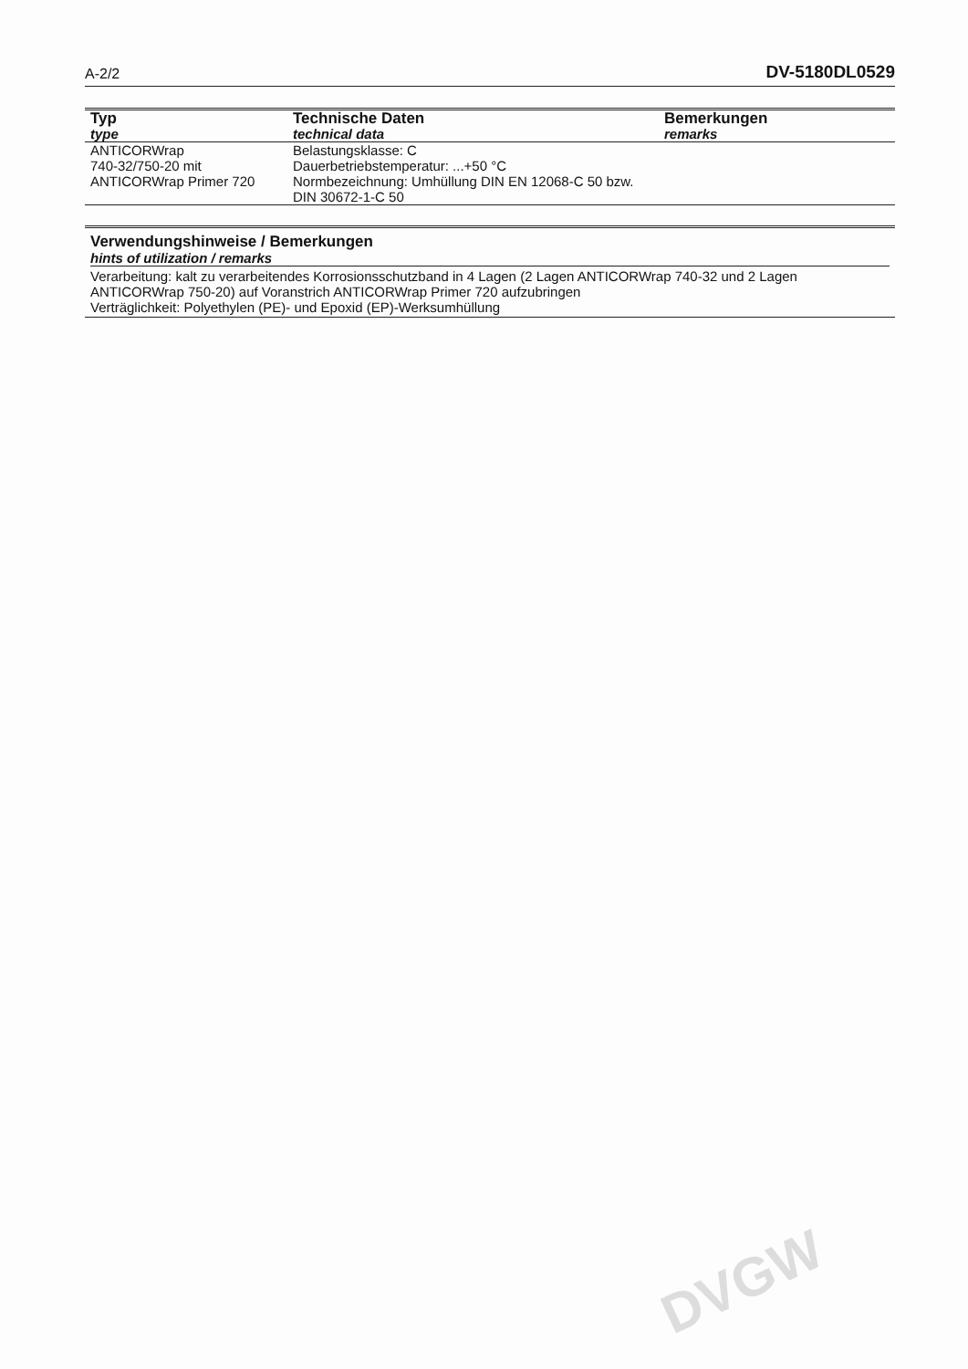A-2/2 DV-5180DL0529
| Typ type | Technische Daten technical data | Bemerkungen remarks |
| --- | --- | --- |
| ANTICORWrap 740-32/750-20 mit ANTICORWrap Primer 720 | Belastungsklasse: C Dauerbetriebstemperatur: ...+50 °C Normbezeichnung: Umhüllung DIN EN 12068-C 50 bzw. DIN 30672-1-C 50 | |
Verwendungshinweise / Bemerkungen
hints of utilization / remarks
Verarbeitung: kalt zu verarbeitendes Korrosionsschutzband in 4 Lagen (2 Lagen ANTICORWrap 740-32 und 2 Lagen ANTICORWrap 750-20) auf Voranstrich ANTICORWrap Primer 720 aufzubringen
Verträglichkeit: Polyethylen (PE)- und Epoxid (EP)-Werksumhüllung
DVGW